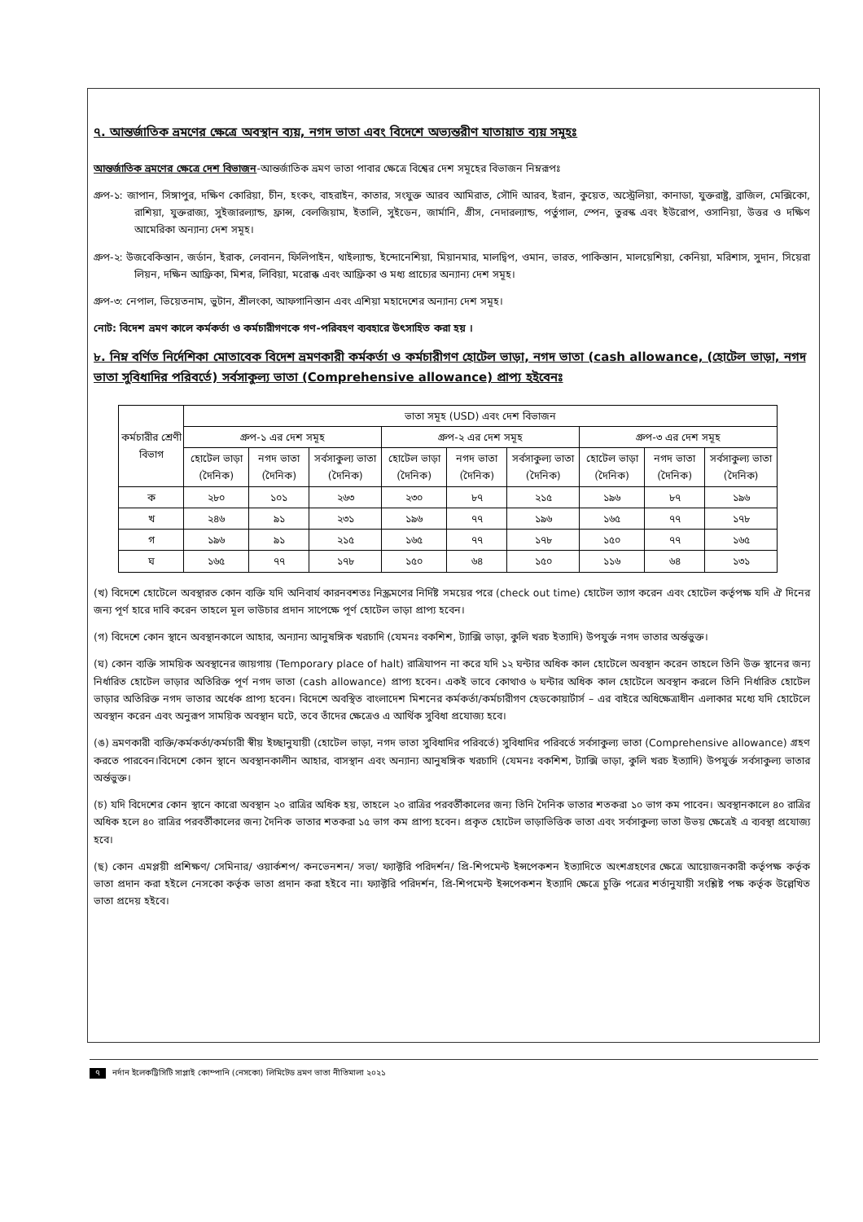৭. আন্তর্জাতিক ভ্রমণের ক্ষেত্রে অবস্থান ব্যয়, নগদ ভাতা এবং বিদেশে অভ্যন্তরীণ যাতায়াত ব্যয় সমূহঃ
আন্তর্জাতিক ভ্রমণের ক্ষেত্রে দেশ বিভাজন-আন্তর্জাতিক ভ্রমণ ভাতা পাবার ক্ষেত্রে বিশ্বের দেশ সমূহের বিভাজন নিম্নরূপঃ
গ্রুপ-১: জাপান, সিঙ্গাপুর, দক্ষিণ কোরিয়া, চীন, হংকং, বাহরাইন, কাতার, সংযুক্ত আরব আমিরাত, সৌদি আরব, ইরান, কুয়েত, অস্ট্রেলিয়া, কানাডা, যুক্তরাষ্ট্র, ব্রাজিল, মেক্সিকো, রাশিয়া, যুক্তরাজ্য, সুইজারল্যান্ড, ফ্রান্স, বেলজিয়াম, ইতালি, সুইডেন, জার্মানি, গ্রীস, নেদারল্যান্ড, পর্তুগাল, স্পেন, তুরস্ক এবং ইউরোপ, ওসানিয়া, উত্তর ও দক্ষিণ আমেরিকা অন্যান্য দেশ সমূহ।
গ্রুপ-২: উজবেকিস্তান, জর্ডান, ইরাক, লেবানন, ফিলিপাইন, থাইল্যান্ড, ইন্দোনেশিয়া, মিয়ানমার, মালদ্বিপ, ওমান, ভারত, পাকিস্তান, মালয়েশিয়া, কেনিয়া, মরিশাস, সুদান, সিয়েরা লিয়ন, দক্ষিন আফ্রিকা, মিশর, লিবিয়া, মরোক্ক এবং আফ্রিকা ও মধ্য প্রাচ্যের অন্যান্য দেশ সমূহ।
গ্রুপ-৩: নেপাল, ভিয়েতনাম, ভুটান, শ্রীলংকা, আফগানিস্তান এবং এশিয়া মহাদেশের অন্যান্য দেশ সমূহ।
নোট: বিদেশ ভ্রমণ কালে কর্মকর্তা ও কর্মচারীগণকে গণ-পরিবহণ ব্যবহারে উৎসাহিত করা হয় ।
৮. নিম্ন বর্ণিত নির্দেশিকা মোতাবেক বিদেশ ভ্রমণকারী কর্মকর্তা ও কর্মচারীগণ হোটেল ভাড়া, নগদ ভাতা (cash allowance, (হোটেল ভাড়া, নগদ ভাতা সুবিধাদির পরিবর্তে) সর্বসাকুল্য ভাতা (Comprehensive allowance) প্রাপ্য হইবেনঃ
| কর্মচারীর শ্রেণী বিভাগ | ভাতা সমূহ (USD) এবং দেশ বিভাজন | | | | | | | | |
| --- | --- | --- | --- | --- | --- | --- | --- | --- | --- |
| | গ্রুপ-১ এর দেশ সমূহ | | | গ্রুপ-২ এর দেশ সমূহ | | | গ্রুপ-৩ এর দেশ সমূহ | | |
| | হোটেল ভাড়া (দৈনিক) | নগদ ভাতা (দৈনিক) | সর্বসাকুল্য ভাতা (দৈনিক) | হোটেল ভাড়া (দৈনিক) | নগদ ভাতা (দৈনিক) | সর্বসাকুল্য ভাতা (দৈনিক) | হোটেল ভাড়া (দৈনিক) | নগদ ভাতা (দৈনিক) | সর্বসাকুল্য ভাতা (দৈনিক) |
| ক | ২৮০ | ১০১ | ২৬৩ | ২৩০ | ৮৭ | ২১৫ | ১৯৬ | ৮৭ | ১৯৬ |
| খ | ২৪৬ | ৯১ | ২৩১ | ১৯৬ | ৭৭ | ১৯৬ | ১৬৫ | ৭৭ | ১৭৮ |
| গ | ১৯৬ | ৯১ | ২১৫ | ১৬৫ | ৭৭ | ১৭৮ | ১৫০ | ৭৭ | ১৬৫ |
| ঘ | ১৬৫ | ৭৭ | ১৭৮ | ১৫০ | ৬৪ | ১৫০ | ১১৬ | ৬৪ | ১৩১ |
(খ) বিদেশে হোটেলে অবস্থারত কোন ব্যক্তি যদি অনিবার্য কারনবশতঃ নিস্ক্রমণের নির্দিষ্ট সময়ের পরে (check out time) হোটেল ত্যাগ করেন এবং হোটেল কর্তৃপক্ষ যদি ঐ দিনের জন্য পূর্ণ হারে দাবি করেন তাহলে মূল ভাউচার প্রদান সাপেক্ষে পূর্ণ হোটেল ভাড়া প্রাপ্য হবেন।
(গ) বিদেশে কোন স্থানে অবস্থানকালে আহার, অন্যান্য আনুষঙ্গিক খরচাদি (যেমনঃ বকশিশ, ট্যাক্সি ভাড়া, কুলি খরচ ইত্যাদি) উপযুর্ক্ত নগদ ভাতার অর্ন্তভুক্ত।
(ঘ) কোন ব্যক্তি সাময়িক অবস্থানের জায়গায় (Temporary place of halt) রাত্রিযাপন না করে যদি ১২ ঘন্টার অধিক কাল হোটেলে অবস্থান করেন তাহলে তিনি উক্ত স্থানের জন্য নির্ধারিত হোটেল ভাড়ার অতিরিক্ত পূর্ণ নগদ ভাতা (cash allowance) প্রাপ্য হবেন। একই ভাবে কোথাও ৬ ঘন্টার অধিক কাল হোটেলে অবস্থান করলে তিনি নির্ধারিত হোটেল ভাড়ার অতিরিক্ত নগদ ভাতার অর্ধেক প্রাপ্য হবেন। বিদেশে অবস্থিত বাংলাদেশ মিশনের কর্মকর্তা/কর্মচারীগণ হেডকোয়ার্টার্স – এর বাইরে অধিক্ষেত্রাধীন এলাকার মধ্যে যদি হোটেলে অবস্থান করেন এবং অনুরূপ সাময়িক অবস্থান ঘটে, তবে তাঁদের ক্ষেত্রেও এ আর্থিক সুবিধা প্রযোজ্য হবে।
(ঙ) ভ্রমণকারী ব্যক্তি/কর্মকর্তা/কর্মচারী স্বীয় ইচ্ছানুযায়ী (হোটেল ভাড়া, নগদ ভাতা সুবিধাদির পরিবর্তে) সুবিধাদির পরিবর্তে সর্বসাকুল্য ভাতা (Comprehensive allowance) গ্রহণ করতে পারবেন।বিদেশে কোন স্থানে অবস্থানকালীন আহার, বাসস্থান এবং অন্যান্য আনুষঙ্গিক খরচাদি (যেমনঃ বকশিশ, ট্যাক্সি ভাড়া, কুলি খরচ ইত্যাদি) উপযুর্ক্ত সর্বসাকুল্য ভাতার অর্ন্তভুক্ত।
(চ) যদি বিদেশের কোন স্থানে কারো অবস্থান ২০ রাত্রির অধিক হয়, তাহলে ২০ রাত্রির পরবর্তীকালের জন্য তিনি দৈনিক ভাতার শতকরা ১০ ভাগ কম পাবেন। অবস্থানকালে ৪০ রাত্রির অধিক হলে ৪০ রাত্রির পরবর্তীকালের জন্য দৈনিক ভাতার শতকরা ১৫ ভাগ কম প্রাপ্য হবেন। প্রকৃত হোটেল ভাড়াভিত্তিক ভাতা এবং সর্বসাকুল্য ভাতা উভয় ক্ষেত্রেই এ ব্যবস্থা প্রযোজ্য হবে।
(ছ) কোন এমপ্লয়ী প্রশিক্ষণ/ সেমিনার/ ওয়ার্কশপ/ কনভেনশন/ সভা/ ফ্যাক্টরি পরিদর্শন/ প্রি-শিপমেন্ট ইন্সপেকশন ইত্যাদিতে অংশগ্রহণের ক্ষেত্রে আয়োজনকারী কর্তৃপক্ষ কর্তৃক ভাতা প্রদান করা হইলে নেসকো কর্তৃক ভাতা প্রদান করা হইবে না। ফ্যাক্টরি পরিদর্শন, প্রি-শিপমেন্ট ইন্সপেকশন ইত্যাদি ক্ষেত্রে চুক্তি পত্রের শর্তানুযায়ী সংশ্লিষ্ট পক্ষ কর্তৃক উল্লেখিত ভাতা প্রদেয় হইবে।
৭ নর্দান ইলেকট্রিসিটি সাপ্লাই কোম্পানি (নেসকো) লিমিটেড ভ্রমণ ভাতা নীতিমালা ২০২১